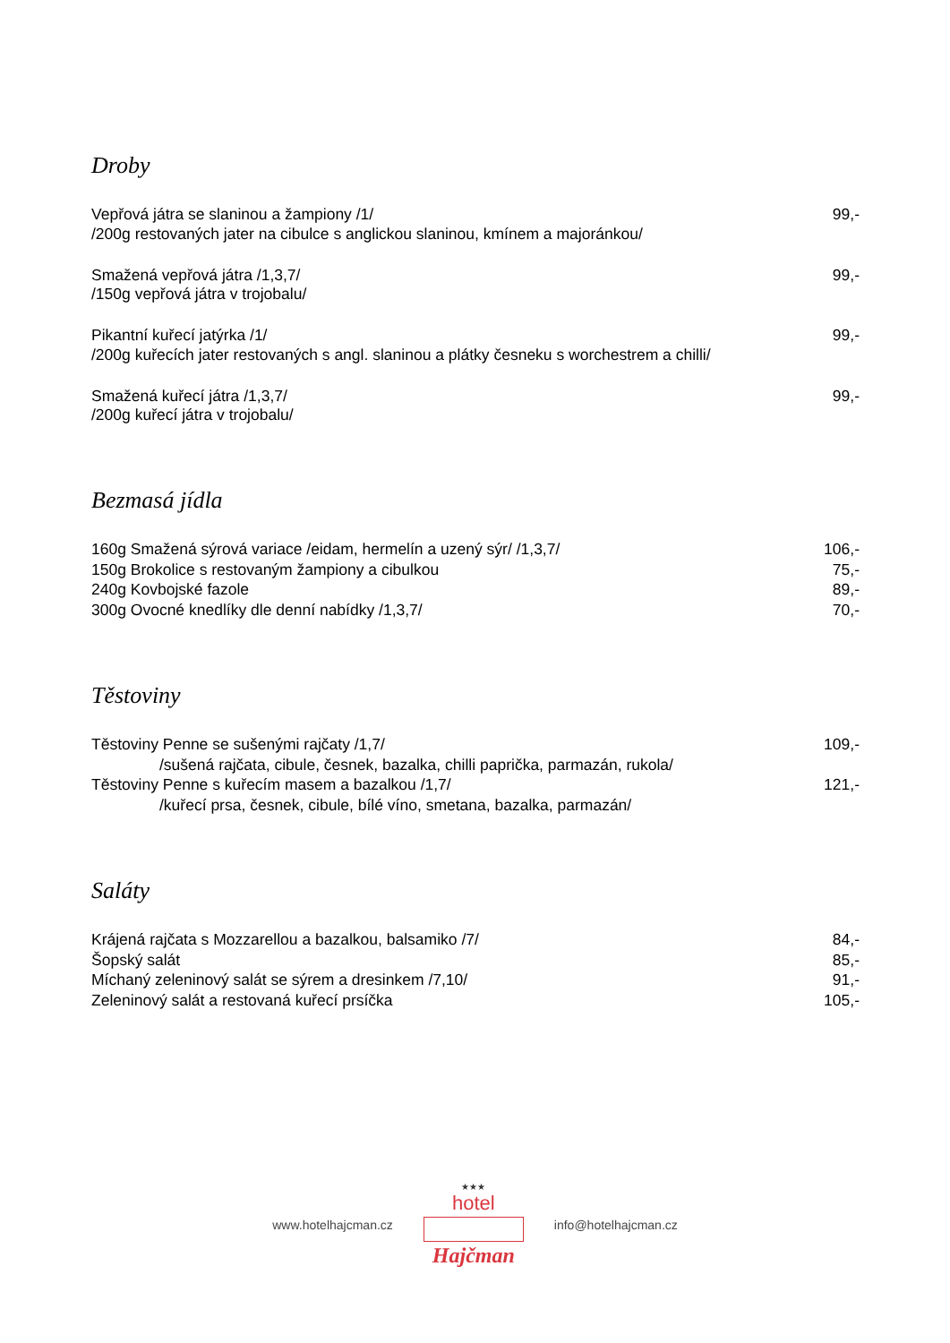Droby
Vepřová játra se slaninou a žampiony /1/ 99,-
/200g restovaných jater na cibulce s anglickou slaninou, kmínem a majoránkou/
Smažená vepřová játra /1,3,7/ 99,-
/150g vepřová játra v trojobalu/
Pikantní kuřecí jatýrka /1/ 99,-
/200g kuřecích jater restovaných s angl. slaninou a plátky česneku s worchestrem a chilli/
Smažená kuřecí játra /1,3,7/ 99,-
/200g kuřecí játra v trojobalu/
Bezmasá jídla
160g Smažená sýrová variace /eidam, hermelín a uzený sýr/ /1,3,7/ 106,-
150g Brokolice s restovaným žampiony a cibulkou 75,-
240g Kovbojské fazole 89,-
300g Ovocné knedlíky dle denní nabídky /1,3,7/ 70,-
Těstoviny
Těstoviny Penne se sušenými rajčaty /1,7/ 109,-
/sušená rajčata, cibule, česnek, bazalka, chilli paprička, parmazán, rukola/
Těstoviny Penne s kuřecím masem a bazalkou /1,7/ 121,-
/kuřecí prsa, česnek, cibule, bílé víno, smetana, bazalka, parmazán/
Saláty
Krájená rajčata s Mozzarellou a bazalkou, balsamiko /7/ 84,-
Šopský salát 85,-
Míchaný zeleninový salát se sýrem a dresinkem /7,10/ 91,-
Zeleninový salát a restovaná kuřecí prsíčka 105,-
www.hotelhajcman.cz
★★★
hotel
Hajčman
info@hotelhajcman.cz